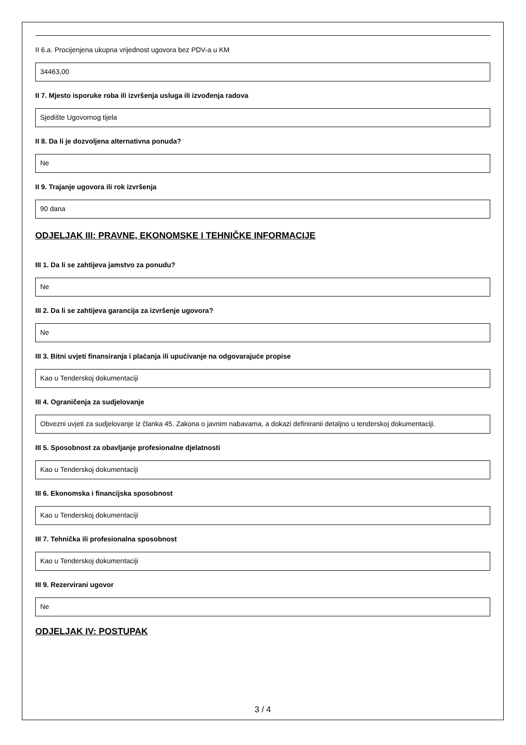II 6.a. Procijenjena ukupna vrijednost ugovora bez PDV-a u KM
34463,00
II 7. Mjesto isporuke roba ili izvršenja usluga ili izvođenja radova
Sjedište Ugovornog tijela
II 8. Da li je dozvoljena alternativna ponuda?
Ne
II 9. Trajanje ugovora ili rok izvršenja
90 dana
ODJELJAK III: PRAVNE, EKONOMSKE I TEHNIČKE INFORMACIJE
III 1. Da li se zahtijeva jamstvo za ponudu?
Ne
III 2. Da li se zahtijeva garancija za izvršenje ugovora?
Ne
III 3. Bitni uvjeti finansiranja i plaćanja ili upućivanje na odgovarajuće propise
Kao u Tenderskoj dokumentaciji
III 4. Ograničenja za sudjelovanje
Obvezni uvjeti za sudjelovanje iz članka 45. Zakona o javnim nabavama, a dokazi definiranii detaljno u tenderskoj dokumentaciji.
III 5. Sposobnost za obavljanje profesionalne djelatnosti
Kao u Tenderskoj dokumentaciji
III 6. Ekonomska i financijska sposobnost
Kao u Tenderskoj dokumentaciji
III 7. Tehnička ili profesionalna sposobnost
Kao u Tenderskoj dokumentaciji
III 9. Rezervirani ugovor
Ne
ODJELJAK IV: POSTUPAK
3 / 4